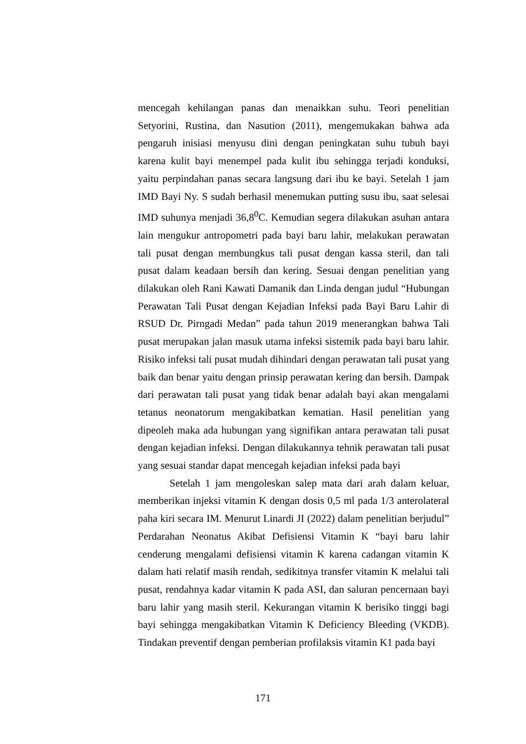mencegah kehilangan panas dan menaikkan suhu. Teori penelitian Setyorini, Rustina, dan Nasution (2011), mengemukakan bahwa ada pengaruh inisiasi menyusu dini dengan peningkatan suhu tubuh bayi karena kulit bayi menempel pada kulit ibu sehingga terjadi konduksi, yaitu perpindahan panas secara langsung dari ibu ke bayi. Setelah 1 jam IMD Bayi Ny. S sudah berhasil menemukan putting susu ibu, saat selesai IMD suhunya menjadi 36,8<sup>0</sup>C. Kemudian segera dilakukan asuhan antara lain mengukur antropometri pada bayi baru lahir, melakukan perawatan tali pusat dengan membungkus tali pusat dengan kassa steril, dan tali pusat dalam keadaan bersih dan kering. Sesuai dengan penelitian yang dilakukan oleh Rani Kawati Damanik dan Linda dengan judul “Hubungan Perawatan Tali Pusat dengan Kejadian Infeksi pada Bayi Baru Lahir di RSUD Dr. Pirngadi Medan” pada tahun 2019 menerangkan bahwa Tali pusat merupakan jalan masuk utama infeksi sistemik pada bayi baru lahir. Risiko infeksi tali pusat mudah dihindari dengan perawatan tali pusat yang baik dan benar yaitu dengan prinsip perawatan kering dan bersih. Dampak dari perawatan tali pusat yang tidak benar adalah bayi akan mengalami tetanus neonatorum mengakibatkan kematian. Hasil penelitian yang dipeoleh maka ada hubungan yang signifikan antara perawatan tali pusat dengan kejadian infeksi. Dengan dilakukannya tehnik perawatan tali pusat yang sesuai standar dapat mencegah kejadian infeksi pada bayi
Setelah 1 jam mengoleskan salep mata dari arah dalam keluar, memberikan injeksi vitamin K dengan dosis 0,5 ml pada 1/3 anterolateral paha kiri secara IM. Menurut Linardi JI (2022) dalam penelitian berjudul” Perdarahan Neonatus Akibat Defisiensi Vitamin K “bayi baru lahir cenderung mengalami defisiensi vitamin K karena cadangan vitamin K dalam hati relatif masih rendah, sedikitnya transfer vitamin K melalui tali pusat, rendahnya kadar vitamin K pada ASI, dan saluran pencernaan bayi baru lahir yang masih steril. Kekurangan vitamin K berisiko tinggi bagi bayi sehingga mengakibatkan Vitamin K Deficiency Bleeding (VKDB). Tindakan preventif dengan pemberian profilaksis vitamin K1 pada bayi
171